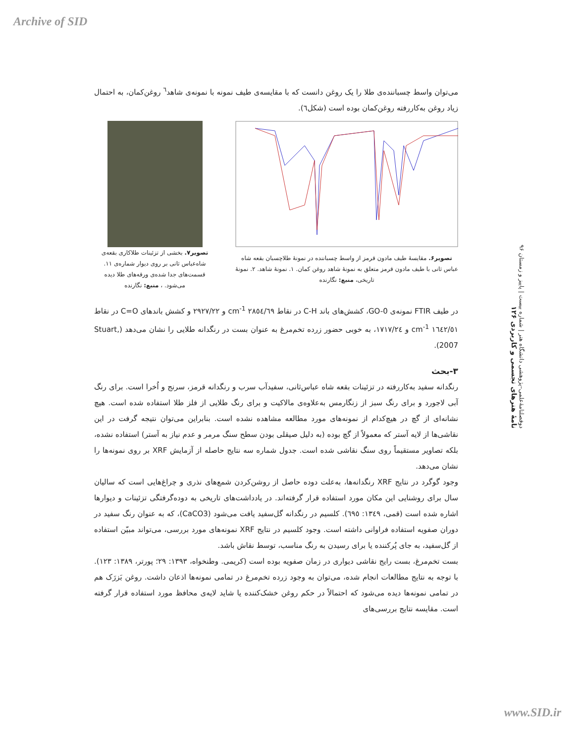Archive of SID
دوفصلنامهٔ‌علمی–پژوهشی دانشگاه هنر | شماره بیست | پاییز و زمستان ۹۶
نامهٔ هنرهای تجسمی و کاربردی ۱۲۶
می‌توان واسط چسباننده‌ی طلا را یک روغن دانست که با مقایسه‌ی طیف نمونه با نمونه‌ی شاهد<sup>٦</sup> روغن‌کمان، به احتمال زیاد روغن به‌کاررفته روغن‌کمان بوده است (شکل٦).
تصویر۶. مقایسهٔ طیف مادون قرمز از واسط چسباننده در نمونهٔ طلاچسبان بقعه شاه عباس ثانی با طیف مادون قرمز متعلق به نمونهٔ شاهد روغن کمان. ۱. نمونهٔ شاهد. ۲. نمونهٔ تاریخی، منبع: نگارنده
تصویر۷. بخشی از تزئینات طلاکاری بقعه‌ی شاه‌عباس ثانی بر روی دیوار شماره‌ی ۱۱. قسمت‌های جدا شده‌ی ورقه‌های طلا دیده می‌شود. ، منبع: نگارنده
در طیف FTIR نمونه‌ی GO-0، کشش‌های باند C-H در نقاط ٢٨٥٤/٦٩ cm<sup>-1</sup> و ٢٩٢٧/٢٢ و کشش باندهای C=O در نقاط ١٦٤٢/٥١ cm<sup>-1</sup> و ١٧١٧/٢٤، به خوبی حضور زرده تخم‌مرغ به عنوان بست در رنگدانه طلایی را نشان می‌دهد (Stuart, 2007).
۳-بحث
رنگدانه سفید به‌کاررفته در تزئینات بقعه شاه عباس‌ثانی، سفیدآب سرب و رنگدانه قرمز، سرنج و اُخرا است. برای رنگ آبی لاجورد و برای رنگ سبز از زنگارمس به‌علاوه‌ی مالاکیت و برای رنگ طلایی از فلز طلا استفاده شده است. هیچ نشانه‌ای از گچ در هیچ‌کدام از نمونه‌های مورد مطالعه مشاهده نشده است. بنابراین می‌توان نتیجه گرفت در این نقاشی‌ها از لایه آستر که معمولاً از گچ بوده (به دلیل صیقلی بودن سطح سنگ مرمر و عدم نیاز به آستر) استفاده نشده، بلکه تصاویر مستقیماً روی سنگ نقاشی شده است. جدول شماره سه نتایج حاصله از آزمایش XRF بر روی نمونه‌ها را نشان می‌دهد.
وجود گوگرد در نتایج XRF رنگدانه‌ها، به‌علت دوده حاصل از روشن‌کردن شمع‌های نذری و چراغ‌هایی است که سالیان سال برای روشنایی این مکان مورد استفاده قرار گرفته‌اند. در یادداشت‌های تاریخی به دوده‌گرفتگی تزئینات و دیوارها اشاره شده است (قمی، ١٣٤٩: ٦٩٥). کلسیم در رنگدانه گل‌سفید یافت می‌شود (CaCO3)، که به عنوان رنگ سفید در دوران صفویه استفاده فراوانی داشته است. وجود کلسیم در نتایج XRF نمونه‌های مورد بررسی، می‌تواند مبیّن استفاده از گل‌سفید، به جای پُرکننده یا برای رسیدن به رنگ مناسب، توسط نقاش باشد.
بست تخم‌مرغ، بست رایج نقاشی دیواری در زمان صفویه بوده است (کریمی. وطنخواه، ۱۳۹۳: ۲۹؛ پورتر، ۱۳۸۹: ۱۲۳). با توجه به نتایج مطالعات انجام شده، می‌توان به وجود زرده تخم‌مرغ در تمامی نمونه‌ها اذعان داشت. روغن بَزرَک هم در تمامی نمونه‌ها دیده می‌شود که احتمالاً در حکم روغن خشک‌کننده یا شاید لایه‌ی محافظ مورد استفاده قرار گرفته است. مقایسه نتایج بررسی‌های
www.SID.ir